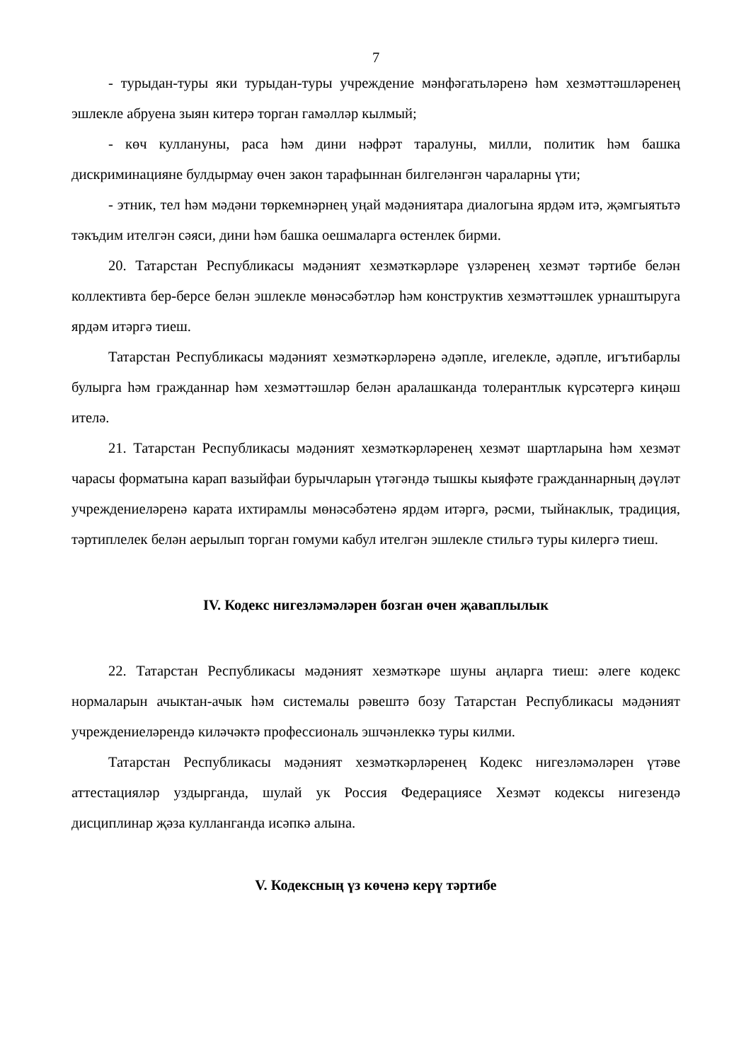7
- турыдан-туры яки турыдан-туры учреждение мәнфәгатьләренә һәм хезмәттәшләренең эшлекле абруена зыян китерә торган гамәлләр кылмый;
- көч куллануны, раса һәм дини нәфрәт таралуны, милли, политик һәм башка дискриминацияне булдырмау өчен закон тарафыннан билгеләнгән чараларны үти;
- этник, тел һәм мәдәни төркемнәрнең уңай мәдәниятара диалогына ярдәм итә, җәмгыятьтә тәкъдим ителгән сәяси, дини һәм башка оешмаларга өстенлек бирми.
20. Татарстан Республикасы мәдәният хезмәткәрләре үзләренең хезмәт тәртибе белән коллективта бер-берсе белән эшлекле мөнәсәбәтләр һәм конструктив хезмәттәшлек урнаштыруга ярдәм итәргә тиеш.
Татарстан Республикасы мәдәният хезмәткәрләренә әдәпле, игелекле, әдәпле, игътибарлы булырга һәм гражданнар һәм хезмәттәшләр белән аралашканда толерантлык күрсәтергә киңәш ителә.
21. Татарстан Республикасы мәдәният хезмәткәрләренең хезмәт шартларына һәм хезмәт чарасы форматына карап вазыйфаи бурычларын үтәгәндә тышкы кыяфәте гражданнарның дәүләт учреждениеләренә карата ихтирамлы мөнәсәбәтенә ярдәм итәргә, рәсми, тыйнаклык, традиция, тәртиплелек белән аерылып торган гомуми кабул ителгән эшлекле стильгә туры килергә тиеш.
IV. Кодекс нигезләмәләрен бозган өчен җаваплылык
22. Татарстан Республикасы мәдәният хезмәткәре шуны аңларга тиеш: әлеге кодекс нормаларын ачыктан-ачык һәм системалы рәвештә бозу Татарстан Республикасы мәдәният учреждениеләрендә киләчәктә профессиональ эшчәнлеккә туры килми.
Татарстан Республикасы мәдәният хезмәткәрләренең Кодекс нигезләмәләрен үтәве аттестацияләр уздырганда, шулай ук Россия Федерациясе Хезмәт кодексы нигезендә дисциплинар җәза кулланганда исәпкә алына.
V. Кодексның үз көченә керү тәртибе